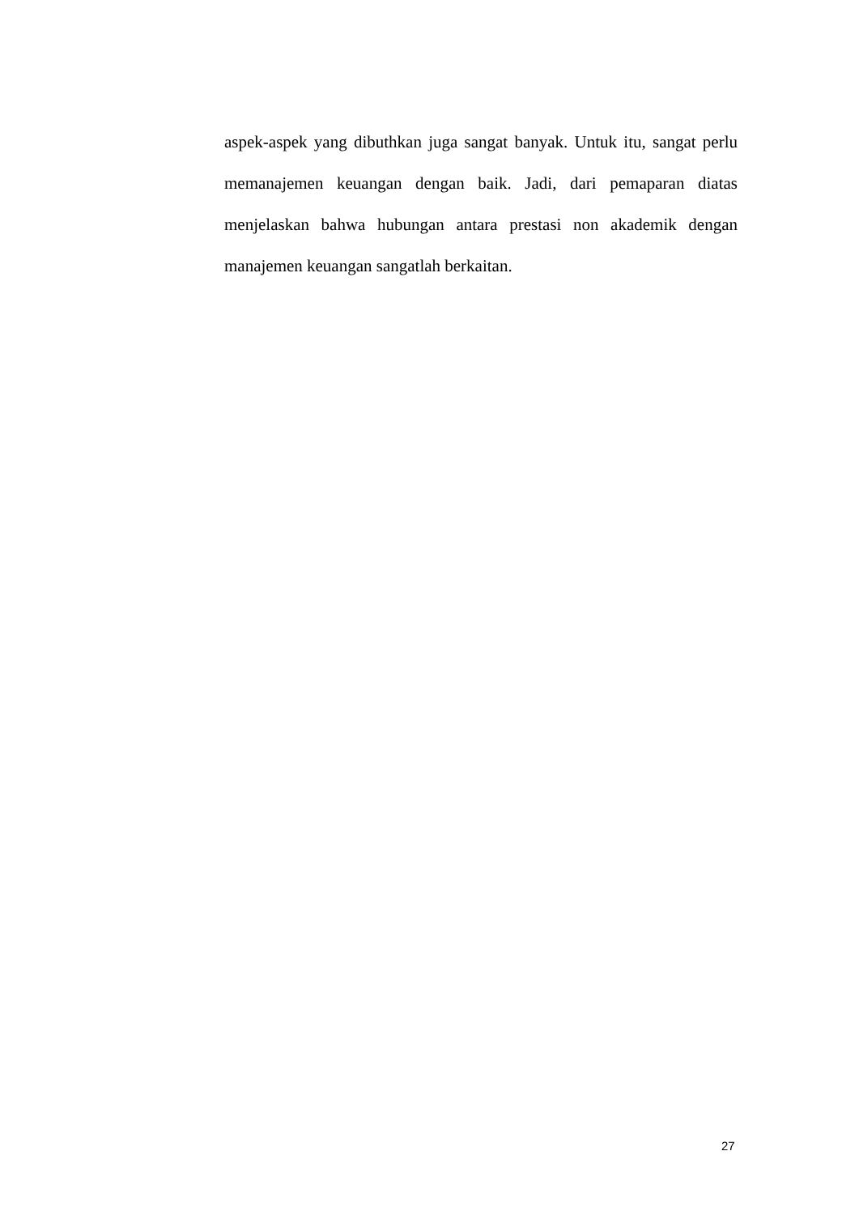aspek-aspek yang dibuthkan juga sangat banyak. Untuk itu, sangat perlu memanajemen keuangan dengan baik. Jadi, dari pemaparan diatas menjelaskan bahwa hubungan antara prestasi non akademik dengan manajemen keuangan sangatlah berkaitan.
27